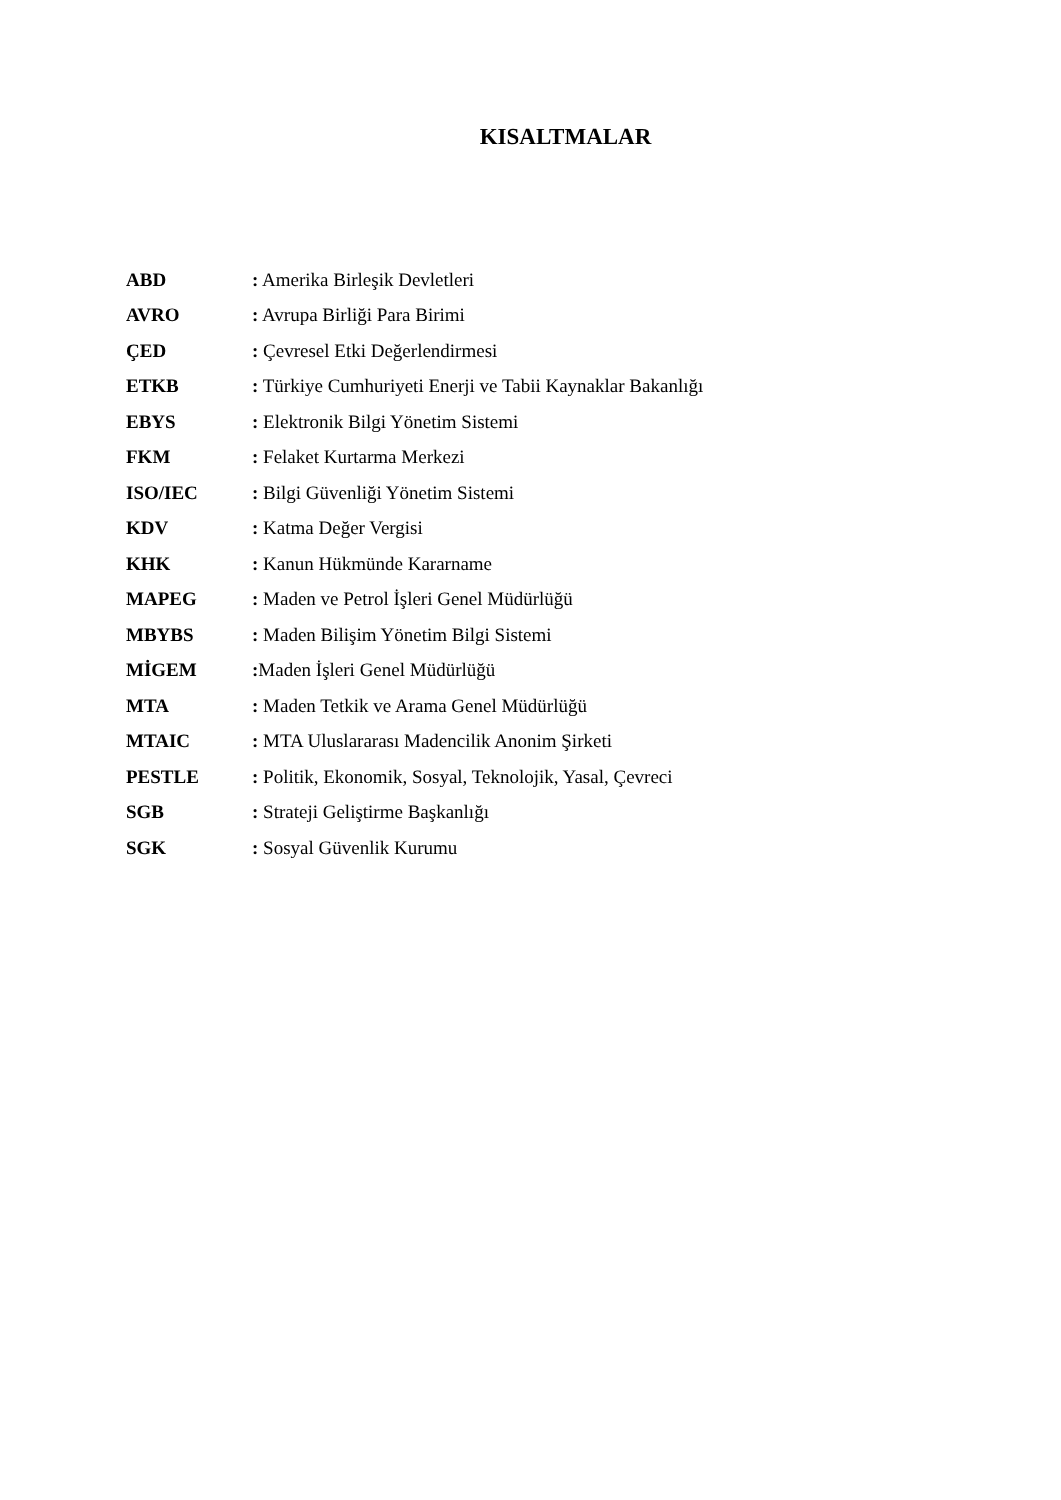KISALTMALAR
ABD : Amerika Birleşik Devletleri
AVRO : Avrupa Birliği Para Birimi
ÇED : Çevresel Etki Değerlendirmesi
ETKB : Türkiye Cumhuriyeti Enerji ve Tabii Kaynaklar Bakanlığı
EBYS : Elektronik Bilgi Yönetim Sistemi
FKM : Felaket Kurtarma Merkezi
ISO/IEC : Bilgi Güvenliği Yönetim Sistemi
KDV : Katma Değer Vergisi
KHK : Kanun Hükmünde Kararname
MAPEG : Maden ve Petrol İşleri Genel Müdürlüğü
MBYBS : Maden Bilişim Yönetim Bilgi Sistemi
MİGEM : Maden İşleri Genel Müdürlüğü
MTA : Maden Tetkik ve Arama Genel Müdürlüğü
MTAIC : MTA Uluslararası Madencilik Anonim Şirketi
PESTLE : Politik, Ekonomik, Sosyal, Teknolojik, Yasal, Çevreci
SGB : Strateji Geliştirme Başkanlığı
SGK : Sosyal Güvenlik Kurumu